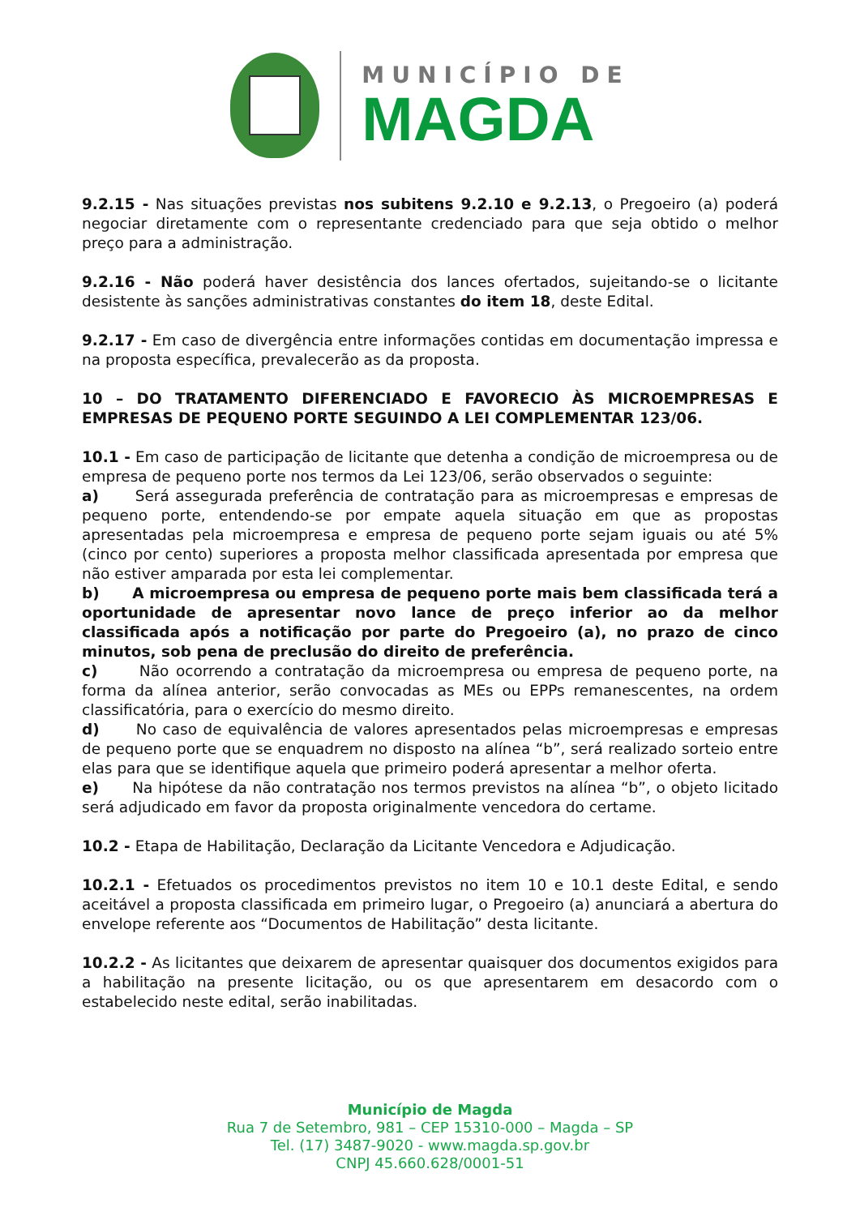MUNICÍPIO DE
MAGDA
9.2.15 - Nas situações previstas nos subitens 9.2.10 e 9.2.13, o Pregoeiro (a) poderá negociar diretamente com o representante credenciado para que seja obtido o melhor preço para a administração.
9.2.16 - Não poderá haver desistência dos lances ofertados, sujeitando-se o licitante desistente às sanções administrativas constantes do item 18, deste Edital.
9.2.17 - Em caso de divergência entre informações contidas em documentação impressa e na proposta específica, prevalecerão as da proposta.
10 – DO TRATAMENTO DIFERENCIADO E FAVORECIO ÀS MICROEMPRESAS E EMPRESAS DE PEQUENO PORTE SEGUINDO A LEI COMPLEMENTAR 123/06.
10.1 - Em caso de participação de licitante que detenha a condição de microempresa ou de empresa de pequeno porte nos termos da Lei 123/06, serão observados o seguinte:
a) Será assegurada preferência de contratação para as microempresas e empresas de pequeno porte, entendendo-se por empate aquela situação em que as propostas apresentadas pela microempresa e empresa de pequeno porte sejam iguais ou até 5% (cinco por cento) superiores a proposta melhor classificada apresentada por empresa que não estiver amparada por esta lei complementar.
b) A microempresa ou empresa de pequeno porte mais bem classificada terá a oportunidade de apresentar novo lance de preço inferior ao da melhor classificada após a notificação por parte do Pregoeiro (a), no prazo de cinco minutos, sob pena de preclusão do direito de preferência.
c) Não ocorrendo a contratação da microempresa ou empresa de pequeno porte, na forma da alínea anterior, serão convocadas as MEs ou EPPs remanescentes, na ordem classificatória, para o exercício do mesmo direito.
d) No caso de equivalência de valores apresentados pelas microempresas e empresas de pequeno porte que se enquadrem no disposto na alínea “b”, será realizado sorteio entre elas para que se identifique aquela que primeiro poderá apresentar a melhor oferta.
e) Na hipótese da não contratação nos termos previstos na alínea “b”, o objeto licitado será adjudicado em favor da proposta originalmente vencedora do certame.
10.2 - Etapa de Habilitação, Declaração da Licitante Vencedora e Adjudicação.
10.2.1 - Efetuados os procedimentos previstos no item 10 e 10.1 deste Edital, e sendo aceitável a proposta classificada em primeiro lugar, o Pregoeiro (a) anunciará a abertura do envelope referente aos “Documentos de Habilitação” desta licitante.
10.2.2 - As licitantes que deixarem de apresentar quaisquer dos documentos exigidos para a habilitação na presente licitação, ou os que apresentarem em desacordo com o estabelecido neste edital, serão inabilitadas.
Município de Magda
Rua 7 de Setembro, 981 – CEP 15310-000 – Magda – SP
Tel. (17) 3487-9020 - www.magda.sp.gov.br
CNPJ 45.660.628/0001-51